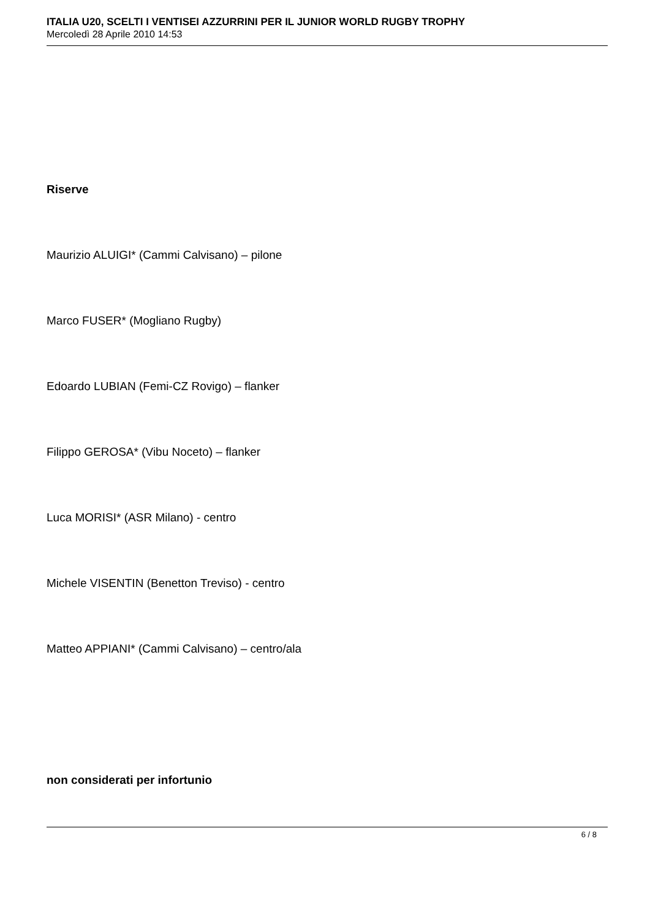ITALIA U20, SCELTI I VENTISEI AZZURRINI PER IL JUNIOR WORLD RUGBY TROPHY
Mercoledì 28 Aprile 2010 14:53
Riserve
Maurizio ALUIGI* (Cammi Calvisano) – pilone
Marco FUSER* (Mogliano Rugby)
Edoardo LUBIAN (Femi-CZ Rovigo) – flanker
Filippo GEROSA* (Vibu Noceto) – flanker
Luca MORISI* (ASR Milano) - centro
Michele VISENTIN (Benetton Treviso) - centro
Matteo APPIANI* (Cammi Calvisano) – centro/ala
non considerati per infortunio
6 / 8